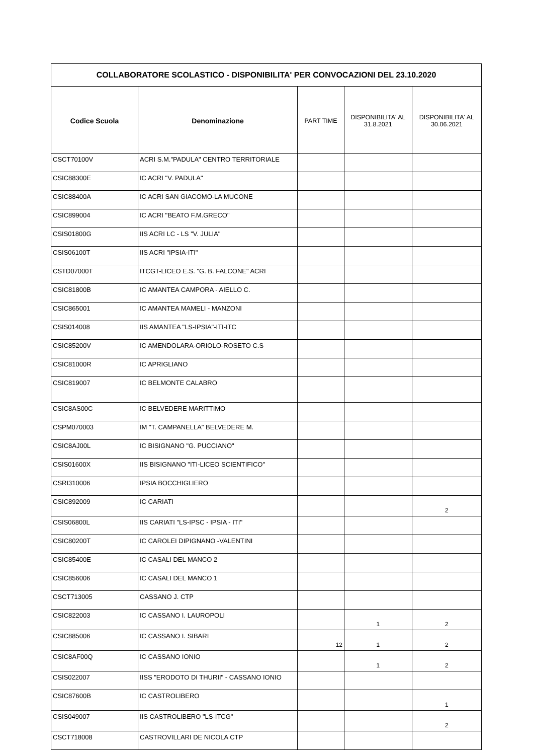| COLLABORATORE SCOLASTICO - DISPONIBILITA' PER CONVOCAZIONI DEL 23.10.2020 | | | | |
| --- | --- | --- | --- | --- |
| Codice Scuola | Denominazione | PART TIME | DISPONIBILITA' AL 31.8.2021 | DISPONIBILITA' AL 30.06.2021 |
| CSCT70100V | ACRI S.M."PADULA" CENTRO TERRITORIALE | | | |
| CSIC88300E | IC ACRI "V. PADULA" | | | |
| CSIC88400A | IC ACRI SAN GIACOMO-LA MUCONE | | | |
| CSIC899004 | IC ACRI "BEATO F.M.GRECO" | | | |
| CSIS01800G | IIS ACRI LC - LS "V. JULIA" | | | |
| CSIS06100T | IIS ACRI "IPSIA-ITI" | | | |
| CSTD07000T | ITCGT-LICEO E.S. "G. B. FALCONE" ACRI | | | |
| CSIC81800B | IC AMANTEA CAMPORA - AIELLO C. | | | |
| CSIC865001 | IC AMANTEA MAMELI - MANZONI | | | |
| CSIS014008 | IIS AMANTEA "LS-IPSIA"-ITI-ITC | | | |
| CSIC85200V | IC AMENDOLARA-ORIOLO-ROSETO C.S | | | |
| CSIC81000R | IC APRIGLIANO | | | |
| CSIC819007 | IC BELMONTE CALABRO | | | |
| CSIC8AS00C | IC BELVEDERE MARITTIMO | | | |
| CSPM070003 | IM "T. CAMPANELLA" BELVEDERE M. | | | |
| CSIC8AJ00L | IC BISIGNANO "G. PUCCIANO" | | | |
| CSIS01600X | IIS BISIGNANO "ITI-LICEO SCIENTIFICO" | | | |
| CSRI310006 | IPSIA BOCCHIGLIERO | | | |
| CSIC892009 | IC CARIATI | | | 2 |
| CSIS06800L | IIS CARIATI "LS-IPSC - IPSIA - ITI" | | | |
| CSIC80200T | IC CAROLEI DIPIGNANO -VALENTINI | | | |
| CSIC85400E | IC CASALI DEL MANCO 2 | | | |
| CSIC856006 | IC CASALI DEL MANCO 1 | | | |
| CSCT713005 | CASSANO J. CTP | | | |
| CSIC822003 | IC CASSANO I. LAUROPOLI | | 1 | 2 |
| CSIC885006 | IC CASSANO I. SIBARI | 12 | 1 | 2 |
| CSIC8AF00Q | IC CASSANO IONIO | | 1 | 2 |
| CSIS022007 | IISS "ERODOTO DI THURII" - CASSANO IONIO | | | |
| CSIC87600B | IC CASTROLIBERO | | | 1 |
| CSIS049007 | IIS CASTROLIBERO "LS-ITCG" | | | 2 |
| CSCT718008 | CASTROVILLARI DE NICOLA CTP | | | |